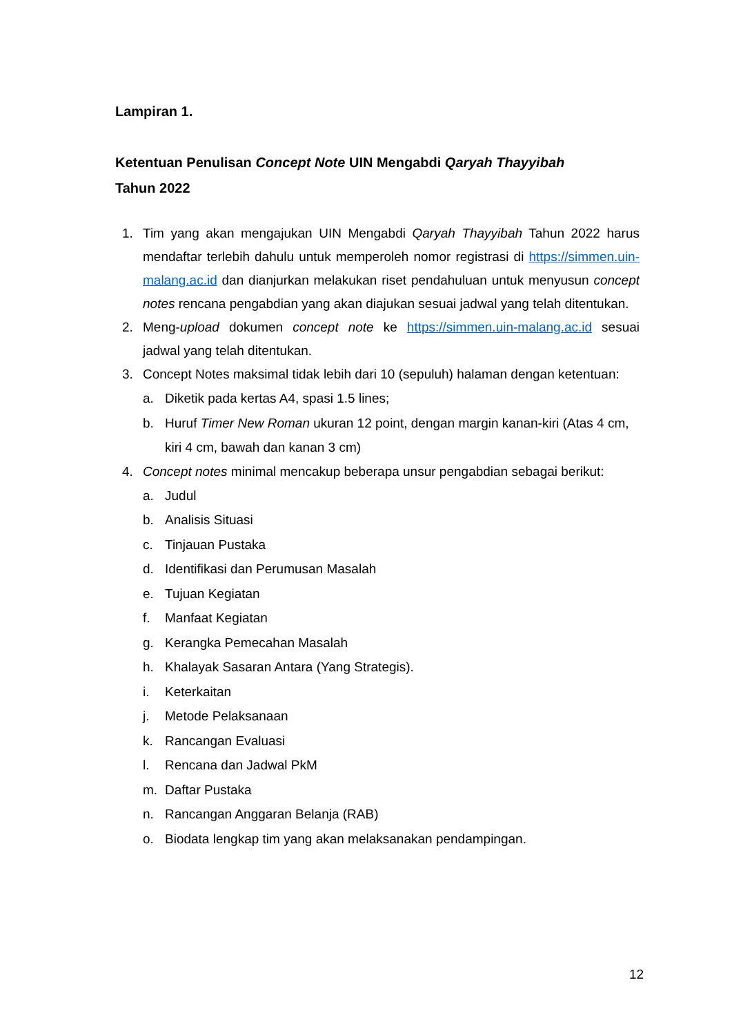Lampiran 1.
Ketentuan Penulisan Concept Note UIN Mengabdi Qaryah Thayyibah
Tahun 2022
1. Tim yang akan mengajukan UIN Mengabdi Qaryah Thayyibah Tahun 2022 harus mendaftar terlebih dahulu untuk memperoleh nomor registrasi di https://simmen.uin-malang.ac.id dan dianjurkan melakukan riset pendahuluan untuk menyusun concept notes rencana pengabdian yang akan diajukan sesuai jadwal yang telah ditentukan.
2. Meng-upload dokumen concept note ke https://simmen.uin-malang.ac.id sesuai jadwal yang telah ditentukan.
3. Concept Notes maksimal tidak lebih dari 10 (sepuluh) halaman dengan ketentuan:
a. Diketik pada kertas A4, spasi 1.5 lines;
b. Huruf Timer New Roman ukuran 12 point, dengan margin kanan-kiri (Atas 4 cm, kiri 4 cm, bawah dan kanan 3 cm)
4. Concept notes minimal mencakup beberapa unsur pengabdian sebagai berikut:
a. Judul
b. Analisis Situasi
c. Tinjauan Pustaka
d. Identifikasi dan Perumusan Masalah
e. Tujuan Kegiatan
f. Manfaat Kegiatan
g. Kerangka Pemecahan Masalah
h. Khalayak Sasaran Antara (Yang Strategis).
i. Keterkaitan
j. Metode Pelaksanaan
k. Rancangan Evaluasi
l. Rencana dan Jadwal PkM
m. Daftar Pustaka
n. Rancangan Anggaran Belanja (RAB)
o. Biodata lengkap tim yang akan melaksanakan pendampingan.
12